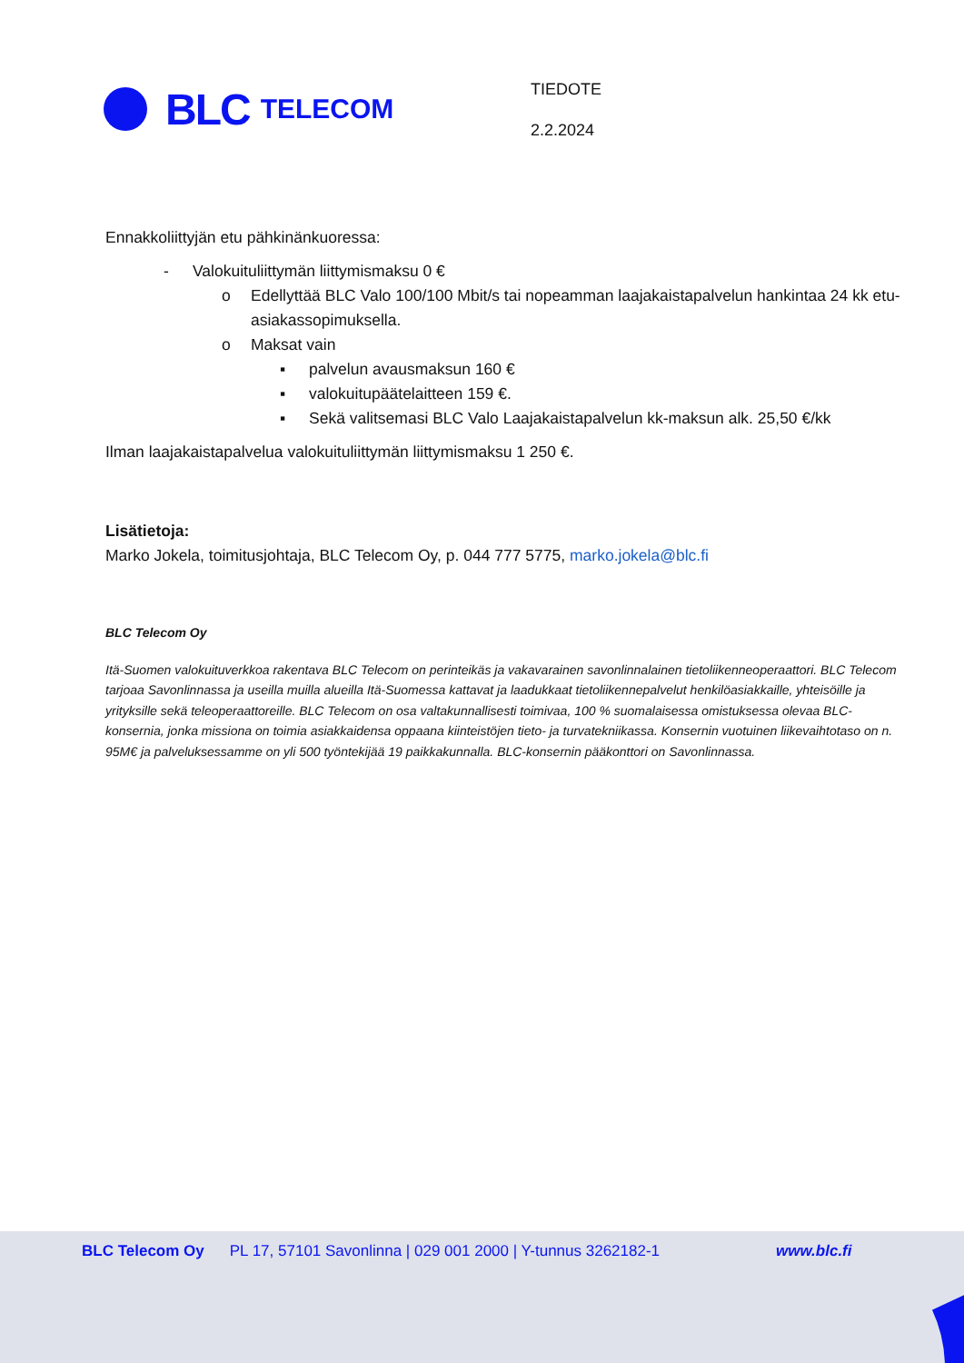BLC TELECOM
TIEDOTE
2.2.2024
Ennakkoliittyjän etu pähkinänkuoressa:
- Valokuituliittymän liittymismaksu 0 €
o Edellyttää BLC Valo 100/100 Mbit/s tai nopeamman laajakaistapalvelun hankintaa 24 kk etu-asiakassopimuksella.
o Maksat vain
▪ palvelun avausmaksun 160 €
▪ valokuitupäätelaitteen 159 €.
▪ Sekä valitsemasi BLC Valo Laajakaistapalvelun kk-maksun alk. 25,50 €/kk
Ilman laajakaistapalvelua valokuituliittymän liittymismaksu 1 250 €.
Lisätietoja:
Marko Jokela, toimitusjohtaja, BLC Telecom Oy, p. 044 777 5775, marko.jokela@blc.fi
BLC Telecom Oy
Itä-Suomen valokuituverkkoa rakentava BLC Telecom on perinteikäs ja vakavarainen savonlinnalainen tietoliikenneoperaattori. BLC Telecom tarjoaa Savonlinnassa ja useilla muilla alueilla Itä-Suomessa kattavat ja laadukkaat tietoliikennepalvelut henkilöasiakkaille, yhteisöille ja yrityksille sekä teleoperaattoreille. BLC Telecom on osa valtakunnallisesti toimivaa, 100 % suomalaisessa omistuksessa olevaa BLC-konsernia, jonka missiona on toimia asiakkaidensa oppaana kiinteistöjen tieto- ja turvatekniikassa. Konsernin vuotuinen liikevaihtotaso on n. 95M€ ja palveluksessamme on yli 500 työntekijää 19 paikkakunnalla. BLC-konsernin pääkonttori on Savonlinnassa.
BLC Telecom Oy PL 17, 57101 Savonlinna | 029 001 2000 | Y-tunnus 3262182-1 www.blc.fi